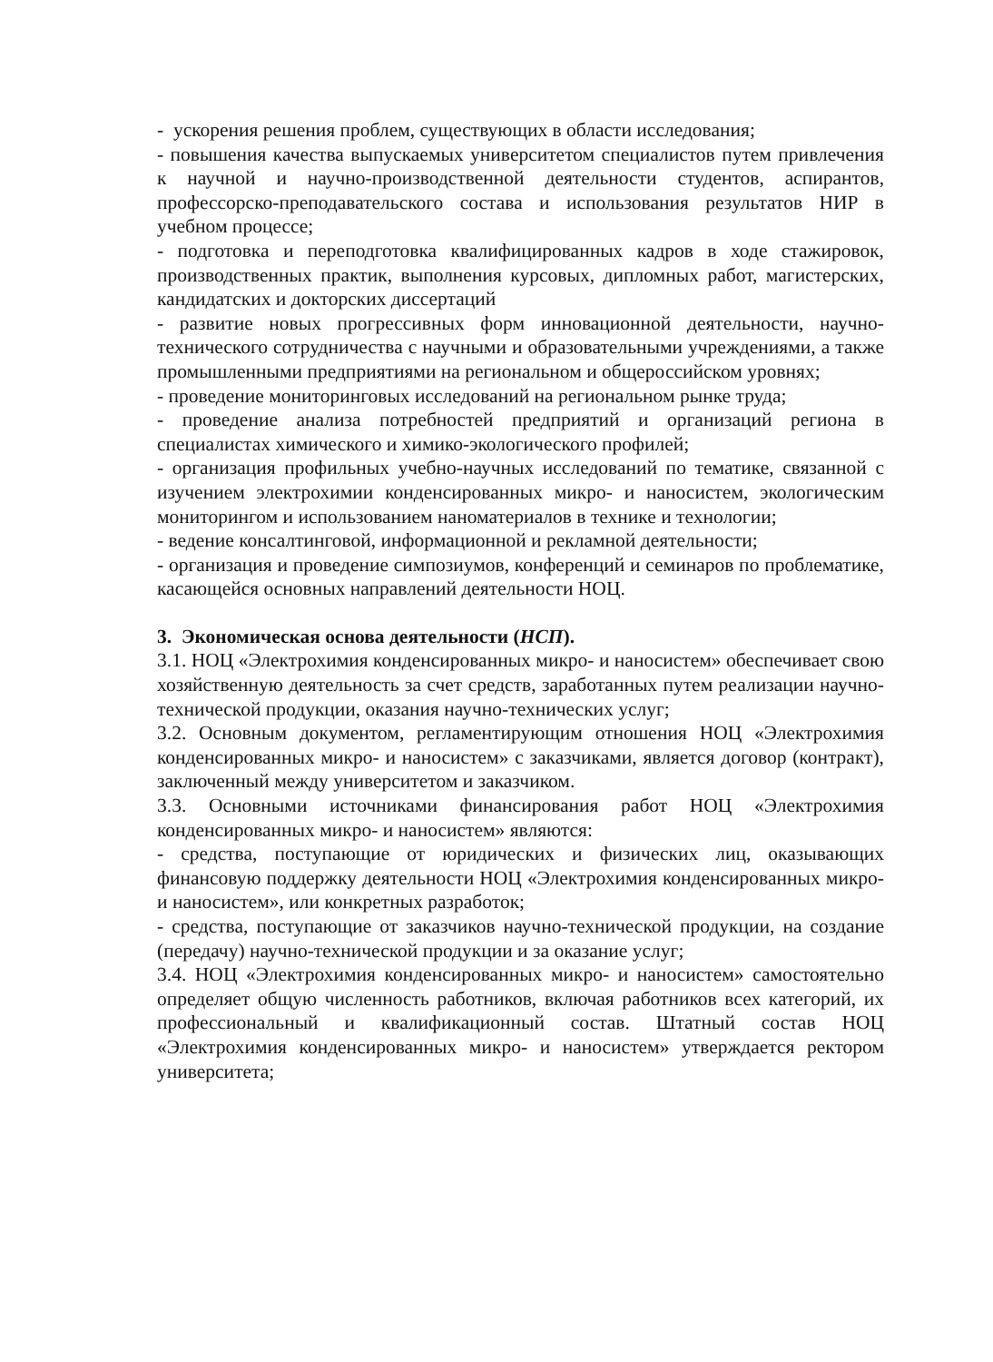- ускорения решения проблем, существующих в области исследования;
- повышения качества выпускаемых университетом специалистов путем привлечения к научной и научно-производственной деятельности студентов, аспирантов, профессорско-преподавательского состава и использования результатов НИР в учебном процессе;
- подготовка и переподготовка квалифицированных кадров в ходе стажировок, производственных практик, выполнения курсовых, дипломных работ, магистерских, кандидатских и докторских диссертаций
- развитие новых прогрессивных форм инновационной деятельности, научно-технического сотрудничества с научными и образовательными учреждениями, а также промышленными предприятиями на региональном и общероссийском уровнях;
- проведение мониторинговых исследований на региональном рынке труда;
- проведение анализа потребностей предприятий и организаций региона в специалистах химического и химико-экологического профилей;
- организация профильных учебно-научных исследований по тематике, связанной с изучением электрохимии конденсированных микро- и наносистем, экологическим мониторингом и использованием наноматериалов в технике и технологии;
- ведение консалтинговой, информационной и рекламной деятельности;
- организация и проведение симпозиумов, конференций и семинаров по проблематике, касающейся основных направлений деятельности НОЦ.
3. Экономическая основа деятельности (НСП).
3.1. НОЦ «Электрохимия конденсированных микро- и наносистем» обеспечивает свою хозяйственную деятельность за счет средств, заработанных путем реализации научно-технической продукции, оказания научно-технических услуг;
3.2. Основным документом, регламентирующим отношения НОЦ «Электрохимия конденсированных микро- и наносистем» с заказчиками, является договор (контракт), заключенный между университетом и заказчиком.
3.3. Основными источниками финансирования работ НОЦ «Электрохимия конденсированных микро- и наносистем» являются:
- средства, поступающие от юридических и физических лиц, оказывающих финансовую поддержку деятельности НОЦ «Электрохимия конденсированных микро- и наносистем», или конкретных разработок;
- средства, поступающие от заказчиков научно-технической продукции, на создание (передачу) научно-технической продукции и за оказание услуг;
3.4. НОЦ «Электрохимия конденсированных микро- и наносистем» самостоятельно определяет общую численность работников, включая работников всех категорий, их профессиональный и квалификационный состав. Штатный состав НОЦ «Электрохимия конденсированных микро- и наносистем» утверждается ректором университета;